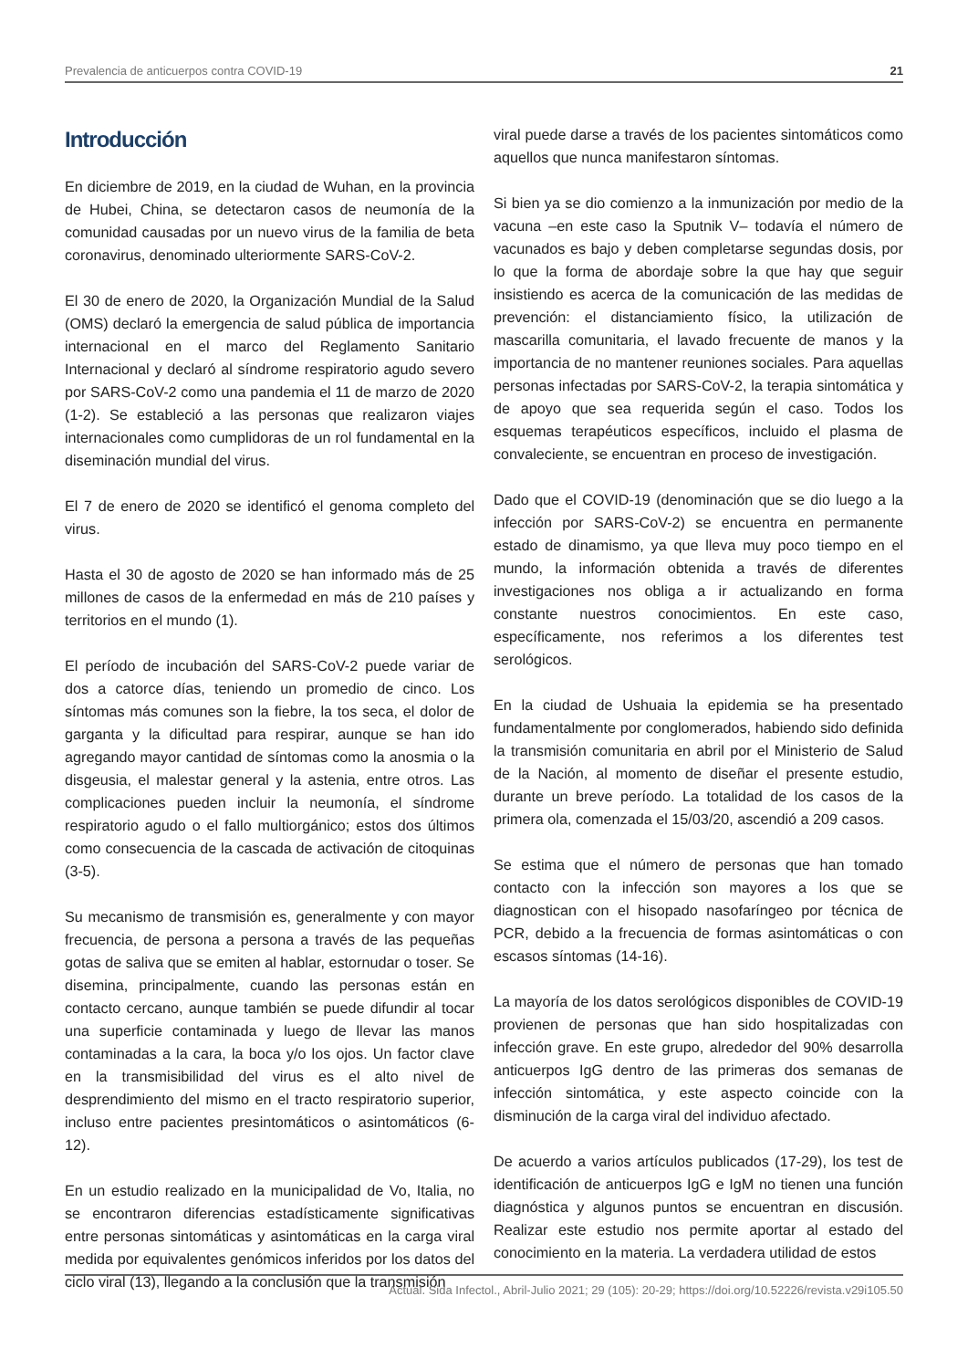Prevalencia de anticuerpos contra COVID-19 21
Introducción
En diciembre de 2019, en la ciudad de Wuhan, en la provincia de Hubei, China, se detectaron casos de neumonía de la comunidad causadas por un nuevo virus de la familia de beta coronavirus, denominado ulteriormente SARS-CoV-2.
El 30 de enero de 2020, la Organización Mundial de la Salud (OMS) declaró la emergencia de salud pública de importancia internacional en el marco del Reglamento Sanitario Internacional y declaró al síndrome respiratorio agudo severo por SARS-CoV-2 como una pandemia el 11 de marzo de 2020 (1-2). Se estableció a las personas que realizaron viajes internacionales como cumplidoras de un rol fundamental en la diseminación mundial del virus.
El 7 de enero de 2020 se identificó el genoma completo del virus.
Hasta el 30 de agosto de 2020 se han informado más de 25 millones de casos de la enfermedad en más de 210 países y territorios en el mundo (1).
El período de incubación del SARS-CoV-2 puede variar de dos a catorce días, teniendo un promedio de cinco. Los síntomas más comunes son la fiebre, la tos seca, el dolor de garganta y la dificultad para respirar, aunque se han ido agregando mayor cantidad de síntomas como la anosmia o la disgeusia, el malestar general y la astenia, entre otros. Las complicaciones pueden incluir la neumonía, el síndrome respiratorio agudo o el fallo multiorgánico; estos dos últimos como consecuencia de la cascada de activación de citoquinas (3-5).
Su mecanismo de transmisión es, generalmente y con mayor frecuencia, de persona a persona a través de las pequeñas gotas de saliva que se emiten al hablar, estornudar o toser. Se disemina, principalmente, cuando las personas están en contacto cercano, aunque también se puede difundir al tocar una superficie contaminada y luego de llevar las manos contaminadas a la cara, la boca y/o los ojos. Un factor clave en la transmisibilidad del virus es el alto nivel de desprendimiento del mismo en el tracto respiratorio superior, incluso entre pacientes presintomáticos o asintomáticos (6-12).
En un estudio realizado en la municipalidad de Vo, Italia, no se encontraron diferencias estadísticamente significativas entre personas sintomáticas y asintomáticas en la carga viral medida por equivalentes genómicos inferidos por los datos del ciclo viral (13), llegando a la conclusión que la transmisión
viral puede darse a través de los pacientes sintomáticos como aquellos que nunca manifestaron síntomas.
Si bien ya se dio comienzo a la inmunización por medio de la vacuna –en este caso la Sputnik V– todavía el número de vacunados es bajo y deben completarse segundas dosis, por lo que la forma de abordaje sobre la que hay que seguir insistiendo es acerca de la comunicación de las medidas de prevención: el distanciamiento físico, la utilización de mascarilla comunitaria, el lavado frecuente de manos y la importancia de no mantener reuniones sociales. Para aquellas personas infectadas por SARS-CoV-2, la terapia sintomática y de apoyo que sea requerida según el caso. Todos los esquemas terapéuticos específicos, incluido el plasma de convaleciente, se encuentran en proceso de investigación.
Dado que el COVID-19 (denominación que se dio luego a la infección por SARS-CoV-2) se encuentra en permanente estado de dinamismo, ya que lleva muy poco tiempo en el mundo, la información obtenida a través de diferentes investigaciones nos obliga a ir actualizando en forma constante nuestros conocimientos. En este caso, específicamente, nos referimos a los diferentes test serológicos.
En la ciudad de Ushuaia la epidemia se ha presentado fundamentalmente por conglomerados, habiendo sido definida la transmisión comunitaria en abril por el Ministerio de Salud de la Nación, al momento de diseñar el presente estudio, durante un breve período. La totalidad de los casos de la primera ola, comenzada el 15/03/20, ascendió a 209 casos.
Se estima que el número de personas que han tomado contacto con la infección son mayores a los que se diagnostican con el hisopado nasofaríngeo por técnica de PCR, debido a la frecuencia de formas asintomáticas o con escasos síntomas (14-16).
La mayoría de los datos serológicos disponibles de COVID-19 provienen de personas que han sido hospitalizadas con infección grave. En este grupo, alrededor del 90% desarrolla anticuerpos IgG dentro de las primeras dos semanas de infección sintomática, y este aspecto coincide con la disminución de la carga viral del individuo afectado.
De acuerdo a varios artículos publicados (17-29), los test de identificación de anticuerpos IgG e IgM no tienen una función diagnóstica y algunos puntos se encuentran en discusión. Realizar este estudio nos permite aportar al estado del conocimiento en la materia. La verdadera utilidad de estos
Actual. Sida Infectol., Abril-Julio 2021; 29 (105): 20-29; https://doi.org/10.52226/revista.v29i105.50